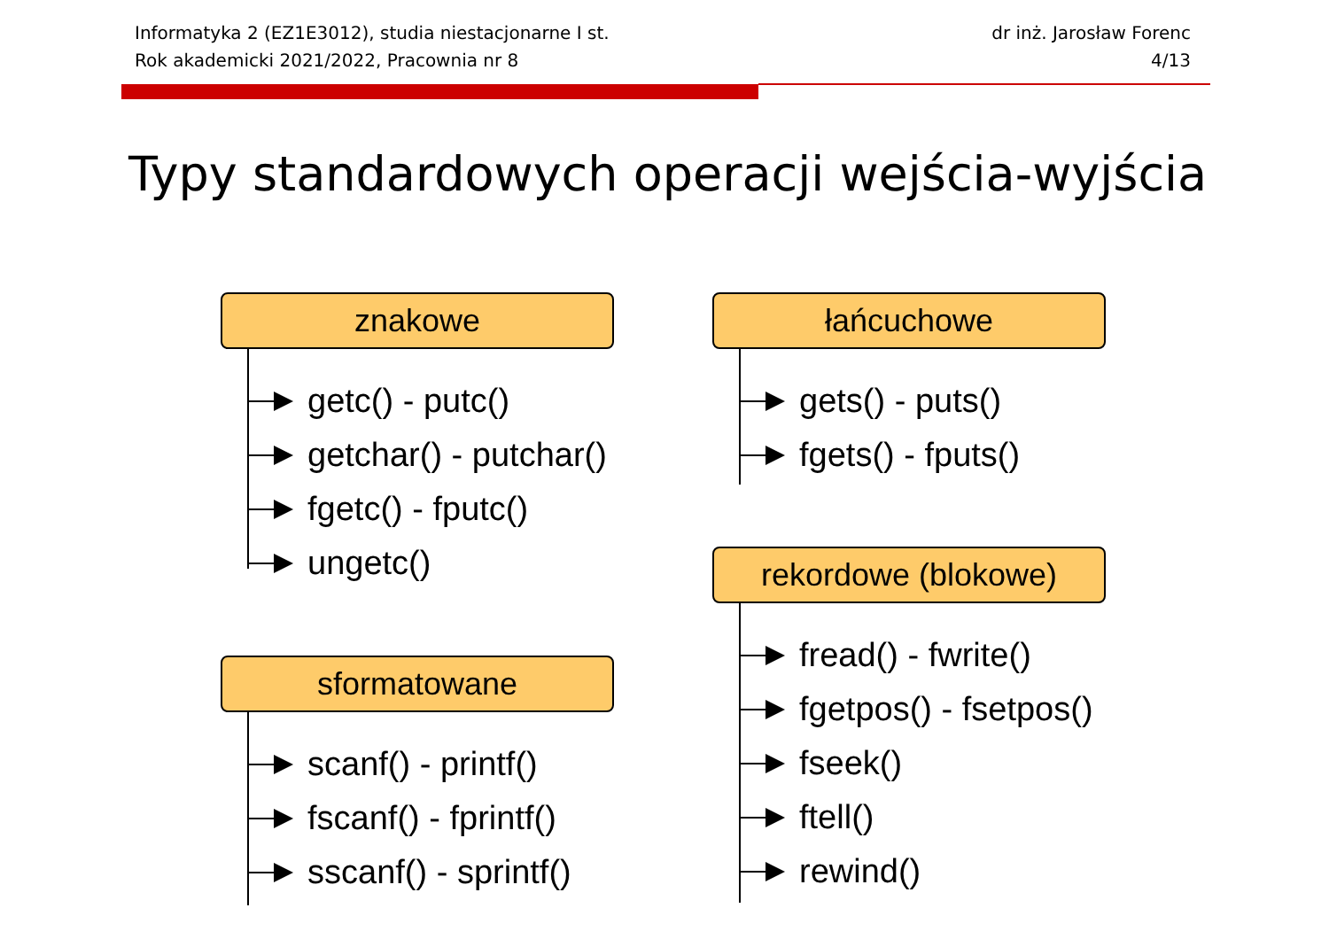Informatyka 2 (EZ1E3012), studia niestacjonarne I st.
Rok akademicki 2021/2022, Pracownia nr 8
dr inż. Jarosław Forenc
4/13
Typy standardowych operacji wejścia-wyjścia
znakowe
getc() - putc()
getchar() - putchar()
fgetc() - fputc()
ungetc()
sformatowane
scanf() - printf()
fscanf() - fprintf()
sscanf() - sprintf()
łańcuchowe
gets() - puts()
fgets() - fputs()
rekordowe (blokowe)
fread() - fwrite()
fgetpos() - fsetpos()
fseek()
ftell()
rewind()